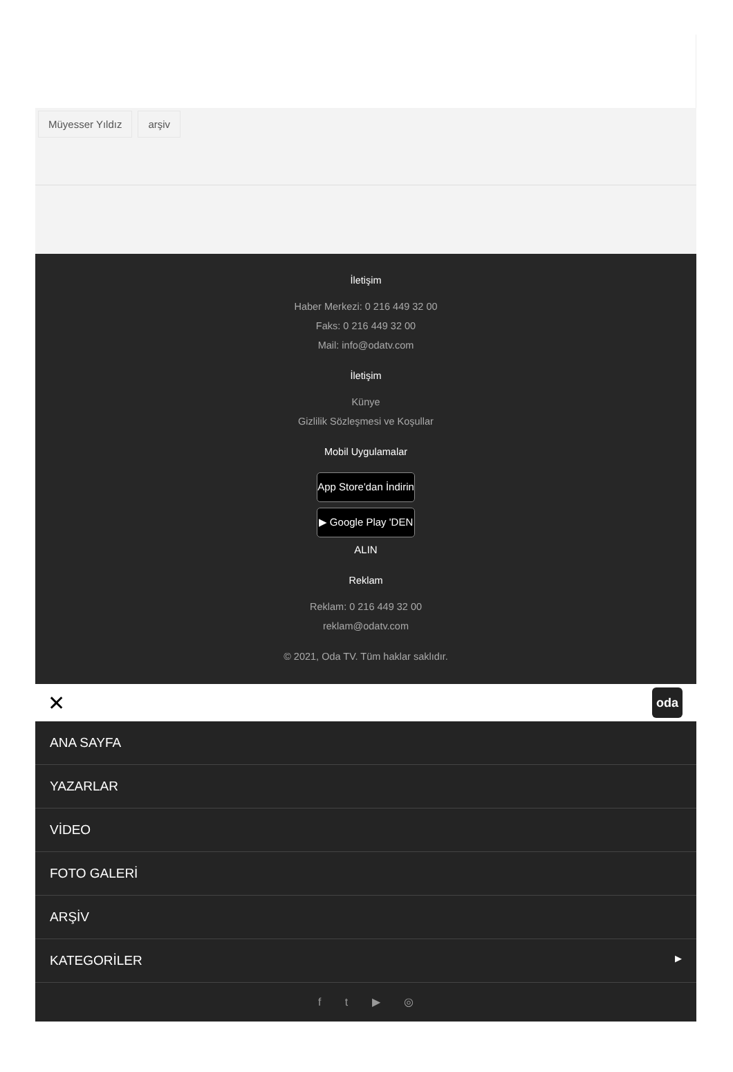Müyesser Yıldız arşiv
İletişim
Haber Merkezi: 0 216 449 32 00
Faks: 0 216 449 32 00
Mail: info@odatv.com
İletişim
Künye
Gizlilik Sözleşmesi ve Koşullar
Mobil Uygulamalar
App Store'dan İndirin
▶ Google Play 'DEN ALIN
Reklam
Reklam: 0 216 449 32 00
reklam@odatv.com
© 2021, Oda TV. Tüm haklar saklıdır.
✕ oda
ANA SAYFA
YAZARLAR
VİDEO
FOTO GALERİ
ARŞİV
KATEGORİLER ▶
f t ▶ ◎